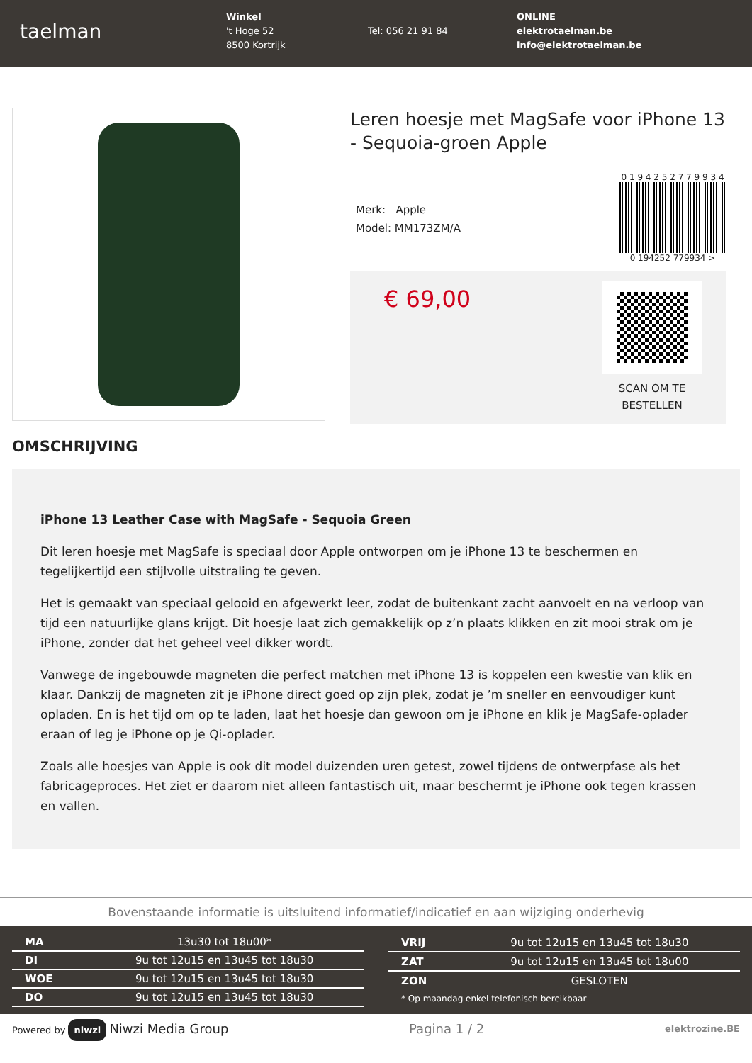taelman
Winkel
't Hoge 52
8500 Kortrijk
Tel: 056 21 91 84
ONLINE
elektrotaelman.be
info@elektrotaelman.be
Leren hoesje met MagSafe voor iPhone 13 - Sequoia-groen Apple
Merk: Apple
Model: MM173ZM/A
0 1 9 4 2 5 2 7 7 9 9 3 4
0 194252 779934 >
€ 69,00
SCAN OM TE
BESTELLEN
OMSCHRIJVING
iPhone 13 Leather Case with MagSafe - Sequoia Green
Dit leren hoesje met MagSafe is speciaal door Apple ontworpen om je iPhone 13 te beschermen en tegelijkertijd een stijlvolle uitstraling te geven.
Het is gemaakt van speciaal gelooid en afgewerkt leer, zodat de buitenkant zacht aanvoelt en na verloop van tijd een natuurlijke glans krijgt. Dit hoesje laat zich gemakkelijk op z’n plaats klikken en zit mooi strak om je iPhone, zonder dat het geheel veel dikker wordt.
Vanwege de ingebouwde magneten die perfect matchen met iPhone 13 is koppelen een kwestie van klik en klaar. Dankzij de magneten zit je iPhone direct goed op zijn plek, zodat je ’m sneller en eenvoudiger kunt opladen. En is het tijd om op te laden, laat het hoesje dan gewoon om je iPhone en klik je MagSafe-oplader eraan of leg je iPhone op je Qi-oplader.
Zoals alle hoesjes van Apple is ook dit model duizenden uren getest, zowel tijdens de ontwerpfase als het fabricageproces. Het ziet er daarom niet alleen fantastisch uit, maar beschermt je iPhone ook tegen krassen en vallen.
Bovenstaande informatie is uitsluitend informatief/indicatief en aan wijziging onderhevig
| MA | 13u30 tot 18u00* |
| DI | 9u tot 12u15 en 13u45 tot 18u30 |
| WOE | 9u tot 12u15 en 13u45 tot 18u30 |
| DO | 9u tot 12u15 en 13u45 tot 18u30 |
| VRIJ | 9u tot 12u15 en 13u45 tot 18u30 |
| ZAT | 9u tot 12u15 en 13u45 tot 18u00 |
| ZON | GESLOTEN |
| * Op maandag enkel telefonisch bereikbaar | |
Powered by niwzi Niwzi Media Group Pagina 1 / 2 elektrozine.BE